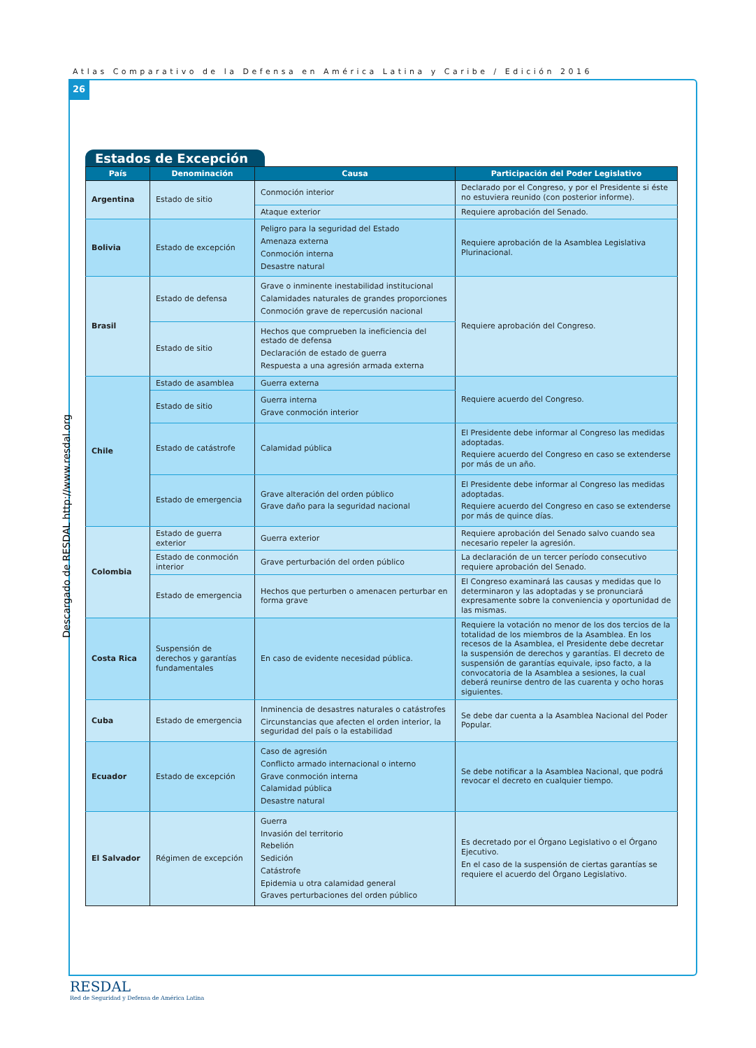Atlas Comparativo de la Defensa en América Latina y Caribe / Edición 2016
26
Descargado de RESDAL http://www.resdal.org
Estados de Excepción
| País | Denominación | Causa | Participación del Poder Legislativo |
| --- | --- | --- | --- |
| Argentina | Estado de sitio | Conmoción interior | Declarado por el Congreso, y por el Presidente si éste no estuviera reunido (con posterior informe). |
| | | Ataque exterior | Requiere aprobación del Senado. |
| Bolivia | Estado de excepción | Peligro para la seguridad del Estado Amenaza externa Conmoción interna Desastre natural | Requiere aprobación de la Asamblea Legislativa Plurinacional. |
| Brasil | Estado de defensa | Grave o inminente inestabilidad institucional Calamidades naturales de grandes proporciones Conmoción grave de repercusión nacional | Requiere aprobación del Congreso. |
| | Estado de sitio | Hechos que comprueben la ineficiencia del estado de defensa Declaración de estado de guerra Respuesta a una agresión armada externa | |
| Chile | Estado de asamblea | Guerra externa | Requiere acuerdo del Congreso. |
| | Estado de sitio | Guerra interna Grave conmoción interior | |
| | Estado de catástrofe | Calamidad pública | El Presidente debe informar al Congreso las medidas adoptadas. Requiere acuerdo del Congreso en caso se extenderse por más de un año. |
| | Estado de emergencia | Grave alteración del orden público Grave daño para la seguridad nacional | El Presidente debe informar al Congreso las medidas adoptadas. Requiere acuerdo del Congreso en caso se extenderse por más de quince días. |
| Colombia | Estado de guerra exterior | Guerra exterior | Requiere aprobación del Senado salvo cuando sea necesario repeler la agresión. |
| | Estado de conmoción interior | Grave perturbación del orden público | La declaración de un tercer período consecutivo requiere aprobación del Senado. |
| | Estado de emergencia | Hechos que perturben o amenacen perturbar en forma grave | El Congreso examinará las causas y medidas que lo determinaron y las adoptadas y se pronunciará expresamente sobre la conveniencia y oportunidad de las mismas. |
| Costa Rica | Suspensión de derechos y garantías fundamentales | En caso de evidente necesidad pública. | Requiere la votación no menor de los dos tercios de la totalidad de los miembros de la Asamblea. En los recesos de la Asamblea, el Presidente debe decretar la suspensión de derechos y garantías. El decreto de suspensión de garantías equivale, ipso facto, a la convocatoria de la Asamblea a sesiones, la cual deberá reunirse dentro de las cuarenta y ocho horas siguientes. |
| Cuba | Estado de emergencia | Inminencia de desastres naturales o catástrofes Circunstancias que afecten el orden interior, la seguridad del país o la estabilidad | Se debe dar cuenta a la Asamblea Nacional del Poder Popular. |
| Ecuador | Estado de excepción | Caso de agresión Conflicto armado internacional o interno Grave conmoción interna Calamidad pública Desastre natural | Se debe notificar a la Asamblea Nacional, que podrá revocar el decreto en cualquier tiempo. |
| El Salvador | Régimen de excepción | Guerra Invasión del territorio Rebelión Sedición Catástrofe Epidemia u otra calamidad general Graves perturbaciones del orden público | Es decretado por el Órgano Legislativo o el Órgano Ejecutivo. En el caso de la suspensión de ciertas garantías se requiere el acuerdo del Órgano Legislativo. |
RESDAL
Red de Seguridad y Defensa de América Latina